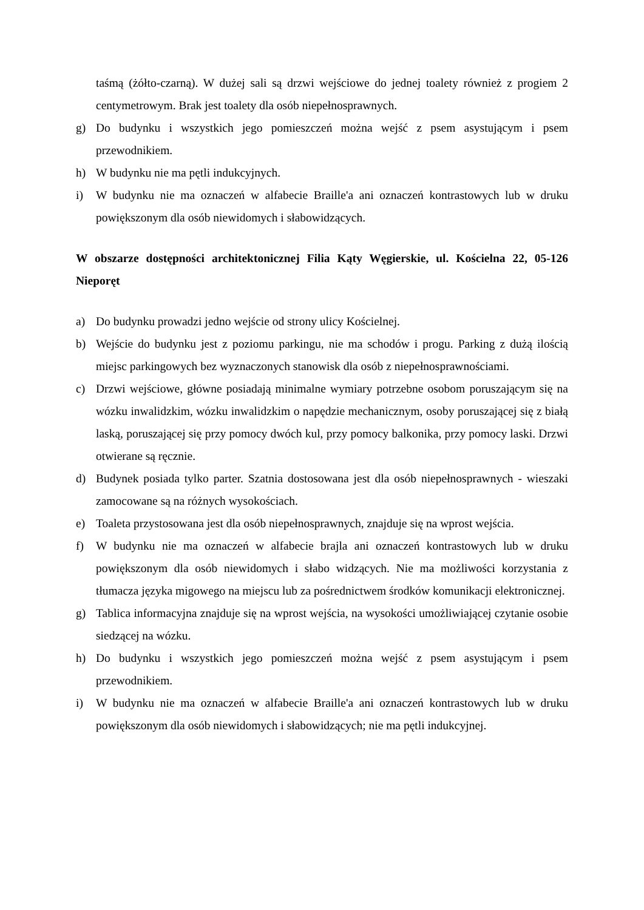taśmą (żółto-czarną). W dużej sali są drzwi wejściowe do jednej toalety również z progiem 2 centymetrowym. Brak jest toalety dla osób niepełnosprawnych.
g) Do budynku i wszystkich jego pomieszczeń można wejść z psem asystującym i psem przewodnikiem.
h) W budynku nie ma pętli indukcyjnych.
i) W budynku nie ma oznaczeń w alfabecie Braille'a ani oznaczeń kontrastowych lub w druku powiększonym dla osób niewidomych i słabowidzących.
W obszarze dostępności architektonicznej Filia Kąty Węgierskie, ul. Kościelna 22, 05-126 Nieporęt
a) Do budynku prowadzi jedno wejście od strony ulicy Kościelnej.
b) Wejście do budynku jest z poziomu parkingu, nie ma schodów i progu. Parking z dużą ilością miejsc parkingowych bez wyznaczonych stanowisk dla osób z niepełnosprawnościami.
c) Drzwi wejściowe, główne posiadają minimalne wymiary potrzebne osobom poruszającym się na wózku inwalidzkim, wózku inwalidzkim o napędzie mechanicznym, osoby poruszającej się z białą laską, poruszającej się przy pomocy dwóch kul, przy pomocy balkonika, przy pomocy laski. Drzwi otwierane są ręcznie.
d) Budynek posiada tylko parter. Szatnia dostosowana jest dla osób niepełnosprawnych - wieszaki zamocowane są na różnych wysokościach.
e) Toaleta przystosowana jest dla osób niepełnosprawnych, znajduje się na wprost wejścia.
f) W budynku nie ma oznaczeń w alfabecie brajla ani oznaczeń kontrastowych lub w druku powiększonym dla osób niewidomych i słabo widzących. Nie ma możliwości korzystania z tłumacza języka migowego na miejscu lub za pośrednictwem środków komunikacji elektronicznej.
g) Tablica informacyjna znajduje się na wprost wejścia, na wysokości umożliwiającej czytanie osobie siedzącej na wózku.
h) Do budynku i wszystkich jego pomieszczeń można wejść z psem asystującym i psem przewodnikiem.
i) W budynku nie ma oznaczeń w alfabecie Braille'a ani oznaczeń kontrastowych lub w druku powiększonym dla osób niewidomych i słabowidzących; nie ma pętli indukcyjnej.